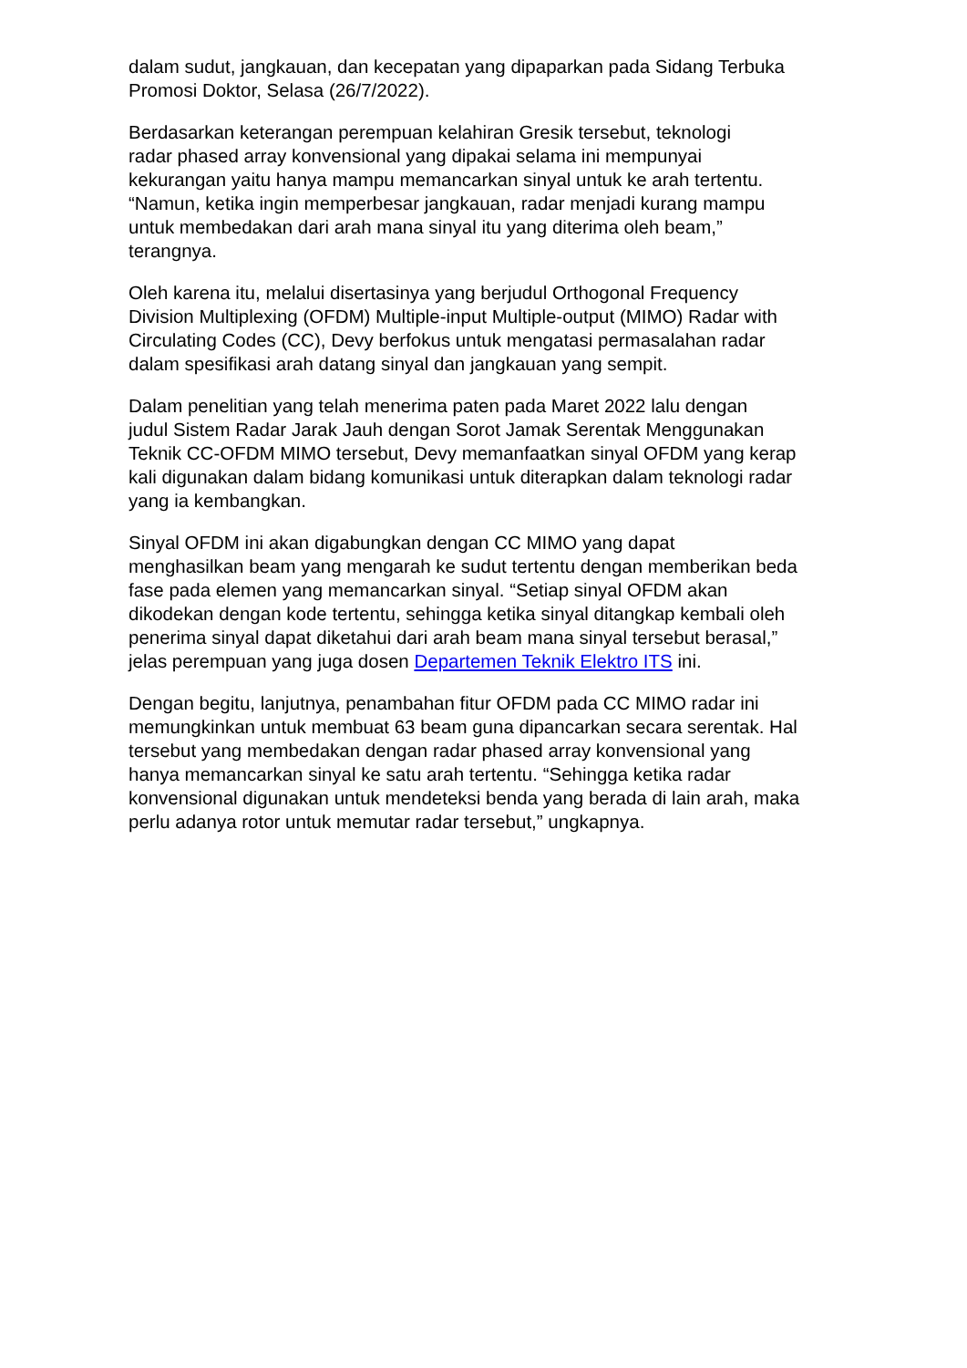dalam sudut, jangkauan, dan kecepatan yang dipaparkan pada Sidang Terbuka
Promosi Doktor, Selasa (26/7/2022).
Berdasarkan keterangan perempuan kelahiran Gresik tersebut, teknologi
radar phased array konvensional yang dipakai selama ini mempunyai
kekurangan yaitu hanya mampu memancarkan sinyal untuk ke arah tertentu.
“Namun, ketika ingin memperbesar jangkauan, radar menjadi kurang mampu
untuk membedakan dari arah mana sinyal itu yang diterima oleh beam,”
terangnya.
Oleh karena itu, melalui disertasinya yang berjudul Orthogonal Frequency
Division Multiplexing (OFDM) Multiple-input Multiple-output (MIMO) Radar with
Circulating Codes (CC), Devy berfokus untuk mengatasi permasalahan radar
dalam spesifikasi arah datang sinyal dan jangkauan yang sempit.
Dalam penelitian yang telah menerima paten pada Maret 2022 lalu dengan
judul Sistem Radar Jarak Jauh dengan Sorot Jamak Serentak Menggunakan
Teknik CC-OFDM MIMO tersebut, Devy memanfaatkan sinyal OFDM yang kerap
kali digunakan dalam bidang komunikasi untuk diterapkan dalam teknologi radar
yang ia kembangkan.
Sinyal OFDM ini akan digabungkan dengan CC MIMO yang dapat
menghasilkan beam yang mengarah ke sudut tertentu dengan memberikan beda
fase pada elemen yang memancarkan sinyal. “Setiap sinyal OFDM akan
dikodekan dengan kode tertentu, sehingga ketika sinyal ditangkap kembali oleh
penerima sinyal dapat diketahui dari arah beam mana sinyal tersebut berasal,”
jelas perempuan yang juga dosen Departemen Teknik Elektro ITS ini.
Dengan begitu, lanjutnya, penambahan fitur OFDM pada CC MIMO radar ini
memungkinkan untuk membuat 63 beam guna dipancarkan secara serentak. Hal
tersebut yang membedakan dengan radar phased array konvensional yang
hanya memancarkan sinyal ke satu arah tertentu. “Sehingga ketika radar
konvensional digunakan untuk mendeteksi benda yang berada di lain arah, maka
perlu adanya rotor untuk memutar radar tersebut,” ungkapnya.